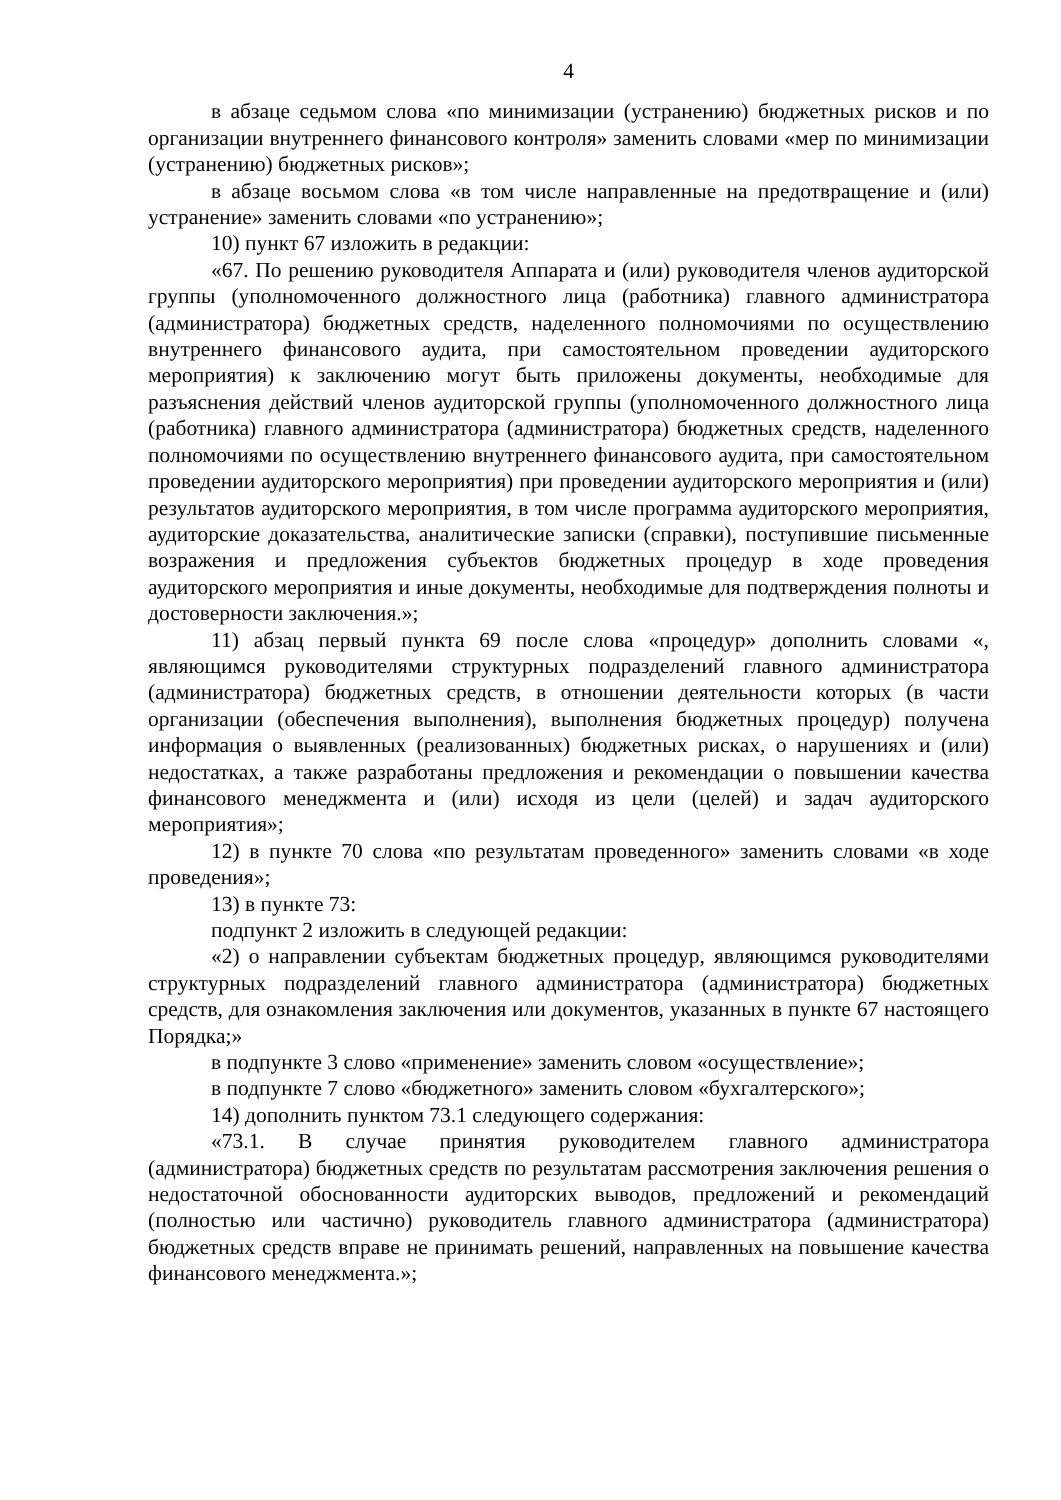4
в абзаце седьмом слова «по минимизации (устранению) бюджетных рисков и по организации внутреннего финансового контроля» заменить словами «мер по минимизации (устранению) бюджетных рисков»;
в абзаце восьмом слова «в том числе направленные на предотвращение и (или) устранение» заменить словами «по устранению»;
10) пункт 67 изложить в редакции:
«67. По решению руководителя Аппарата и (или) руководителя членов аудиторской группы (уполномоченного должностного лица (работника) главного администратора (администратора) бюджетных средств, наделенного полномочиями по осуществлению внутреннего финансового аудита, при самостоятельном проведении аудиторского мероприятия) к заключению могут быть приложены документы, необходимые для разъяснения действий членов аудиторской группы (уполномоченного должностного лица (работника) главного администратора (администратора) бюджетных средств, наделенного полномочиями по осуществлению внутреннего финансового аудита, при самостоятельном проведении аудиторского мероприятия) при проведении аудиторского мероприятия и (или) результатов аудиторского мероприятия, в том числе программа аудиторского мероприятия, аудиторские доказательства, аналитические записки (справки), поступившие письменные возражения и предложения субъектов бюджетных процедур в ходе проведения аудиторского мероприятия и иные документы, необходимые для подтверждения полноты и достоверности заключения.»;
11) абзац первый пункта 69 после слова «процедур» дополнить словами «, являющимся руководителями структурных подразделений главного администратора (администратора) бюджетных средств, в отношении деятельности которых (в части организации (обеспечения выполнения), выполнения бюджетных процедур) получена информация о выявленных (реализованных) бюджетных рисках, о нарушениях и (или) недостатках, а также разработаны предложения и рекомендации о повышении качества финансового менеджмента и (или) исходя из цели (целей) и задач аудиторского мероприятия»;
12) в пункте 70 слова «по результатам проведенного» заменить словами «в ходе проведения»;
13) в пункте 73:
подпункт 2 изложить в следующей редакции:
«2) о направлении субъектам бюджетных процедур, являющимся руководителями структурных подразделений главного администратора (администратора) бюджетных средств, для ознакомления заключения или документов, указанных в пункте 67 настоящего Порядка;»
в подпункте 3 слово «применение» заменить словом «осуществление»;
в подпункте 7 слово «бюджетного» заменить словом «бухгалтерского»;
14) дополнить пунктом 73.1 следующего содержания:
«73.1. В случае принятия руководителем главного администратора (администратора) бюджетных средств по результатам рассмотрения заключения решения о недостаточной обоснованности аудиторских выводов, предложений и рекомендаций (полностью или частично) руководитель главного администратора (администратора) бюджетных средств вправе не принимать решений, направленных на повышение качества финансового менеджмента.»;